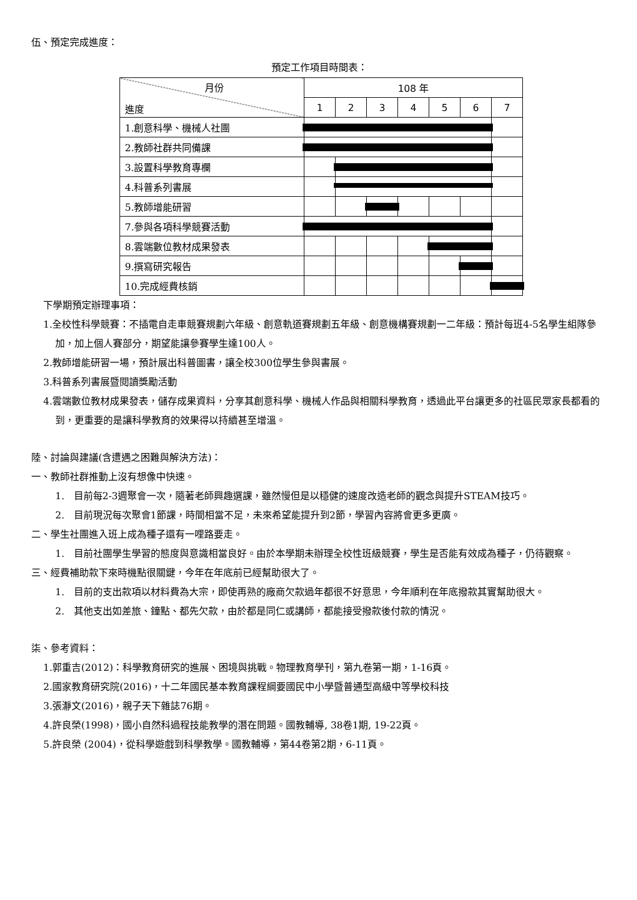伍、預定完成進度：
預定工作項目時間表：
| 月份 進度 | 108 年 | | | | | | |
| | 1 | 2 | 3 | 4 | 5 | 6 | 7 |
| 1.創意科學、機械人社團 | | | | | | | |
| 2.教師社群共同備課 | | | | | | | |
| 3.設置科學教育專欄 | | | | | | | |
| 4.科普系列書展 | | | | | | | |
| 5.教師增能研習 | | | | | | | |
| 7.參與各項科學競賽活動 | | | | | | | |
| 8.雲端數位教材成果發表 | | | | | | | |
| 9.撰寫研究報告 | | | | | | | |
| 10.完成經費核銷 | | | | | | | |
下學期預定辦理事項：
1.全校性科學競賽：不插電自走車競賽規劃六年級、創意軌道賽規劃五年級、創意機構賽規劃一二年級：預計每班4-5名學生組隊參加，加上個人賽部分，期望能讓參賽學生達100人。
2.教師增能研習一場，預計展出科普圖書，讓全校300位學生參與書展。
3.科普系列書展暨閱讀獎勵活動
4.雲端數位教材成果發表，儲存成果資料，分享其創意科學、機械人作品與相關科學教育，透過此平台讓更多的社區民眾家長都看的到，更重要的是讓科學教育的效果得以持續甚至增溫。
陸、討論與建議(含遭遇之困難與解決方法)：
一、教師社群推動上沒有想像中快速。
1. 目前每2-3週聚會一次，隨著老師興趣選課，雖然慢但是以穩健的速度改造老師的觀念與提升STEAM技巧。
2. 目前現況每次聚會1節課，時間相當不足，未來希望能提升到2節，學習內容將會更多更廣。
二、學生社團進入班上成為種子還有一哩路要走。
1. 目前社團學生學習的態度與意識相當良好。由於本學期未辦理全校性班級競賽，學生是否能有效成為種子，仍待觀察。
三、經費補助款下來時機點很關鍵，今年在年底前已經幫助很大了。
1. 目前的支出款項以材料費為大宗，即使再熟的廠商欠款過年都很不好意思，今年順利在年底撥款其實幫助很大。
2. 其他支出如差旅、鐘點、都先欠款，由於都是同仁或講師，都能接受撥款後付款的情況。
柒、參考資料：
1.郭重吉(2012)：科學教育研究的進展、困境與挑戰。物理教育學刊，第九卷第一期，1-16頁。
2.國家教育研究院(2016)，十二年國民基本教育課程綱要國民中小學暨普通型高級中等學校科技
3.張瀞文(2016)，親子天下雜誌76期。
4.許良榮(1998)，國小自然科過程技能教學的潛在問題。國教輔導, 38卷1期, 19-22頁。
5.許良榮 (2004)，從科學遊戲到科學教學。國教輔導，第44卷第2期，6-11頁。